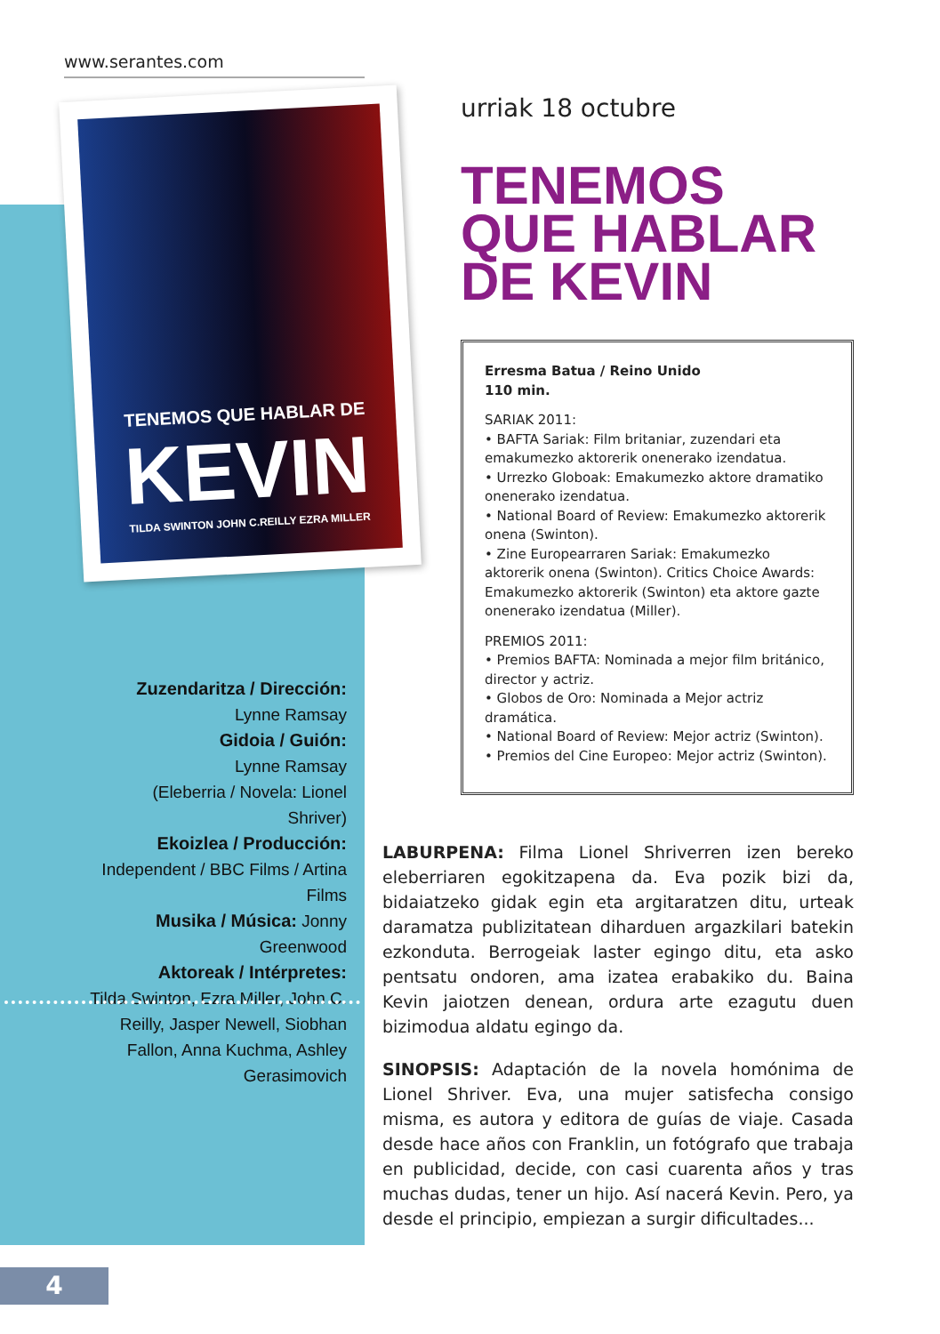www.serantes.com
TENEMOS QUE HABLAR DE
KEVIN
TILDA SWINTON JOHN C.REILLY EZRA MILLER
Zuzendaritza / Dirección:
Lynne Ramsay
Gidoia / Guión:
Lynne Ramsay
(Eleberria / Novela: Lionel Shriver)
Ekoizlea / Producción:
Independent / BBC Films / Artina Films
Musika / Música: Jonny Greenwood
Aktoreak / Intérpretes:
Tilda Swinton, Ezra Miller, John C. Reilly, Jasper Newell, Siobhan Fallon, Anna Kuchma, Ashley Gerasimovich
urriak 18 octubre
TENEMOS
QUE HABLAR
DE KEVIN
Erresma Batua / Reino Unido
110 min.
SARIAK 2011:
• BAFTA Sariak: Film britaniar, zuzendari eta emakumezko aktorerik onenerako izendatua.
• Urrezko Globoak: Emakumezko aktore dramatiko onenerako izendatua.
• National Board of Review: Emakumezko aktorerik onena (Swinton).
• Zine Europearraren Sariak: Emakumezko aktorerik onena (Swinton). Critics Choice Awards: Emakumezko aktorerik (Swinton) eta aktore gazte onenerako izendatua (Miller).
PREMIOS 2011:
• Premios BAFTA: Nominada a mejor film británico, director y actriz.
• Globos de Oro: Nominada a Mejor actriz dramática.
• National Board of Review: Mejor actriz (Swinton).
• Premios del Cine Europeo: Mejor actriz (Swinton).
LABURPENA: Filma Lionel Shriverren izen bereko eleberriaren egokitzapena da. Eva pozik bizi da, bidaiatzeko gidak egin eta argitaratzen ditu, urteak daramatza publizitatean diharduen argazkilari batekin ezkonduta. Berrogeiak laster egingo ditu, eta asko pentsatu ondoren, ama izatea erabakiko du. Baina Kevin jaiotzen denean, ordura arte ezagutu duen bizimodua aldatu egingo da.
SINOPSIS: Adaptación de la novela homónima de Lionel Shriver. Eva, una mujer satisfecha consigo misma, es autora y editora de guías de viaje. Casada desde hace años con Franklin, un fotógrafo que trabaja en publicidad, decide, con casi cuarenta años y tras muchas dudas, tener un hijo. Así nacerá Kevin. Pero, ya desde el principio, empiezan a surgir dificultades...
4